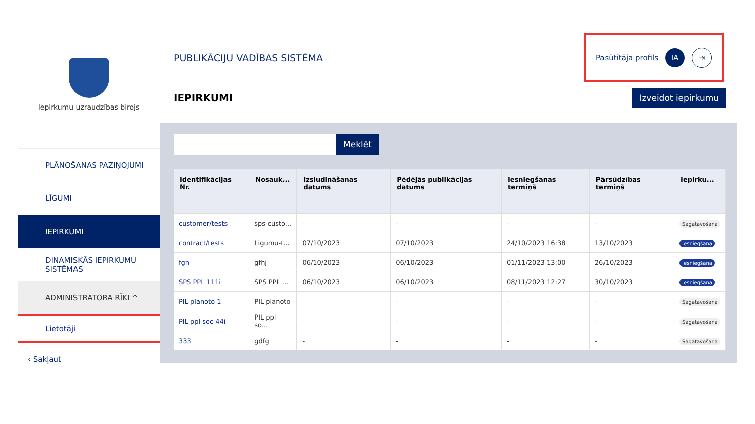Iepirkumu uzraudzības birojs
PLĀNOŠANAS PAZIŅOJUMI
LĪGUMI
IEPIRKUMI
DINAMISKĀS IEPIRKUMU SISTĒMAS
ADMINISTRATORA RĪKI ^
Lietotāji
‹ Sakļaut
PUBLIKĀCIJU VADĪBAS SISTĒMA
Pasūtītāja profils IA ⇥
IEPIRKUMI
Izveidot iepirkumu
Meklēt
| Identifikācijas Nr. | Nosauk... | Izsludināšanas datums | Pēdējās publikācijas datums | Iesniegšanas termiņš | Pārsūdzības termiņš | Iepirku... |
| --- | --- | --- | --- | --- | --- | --- |
| customer/tests | sps-custo... | - | - | - | - | Sagatavošana |
| contract/tests | Ligumu-t... | 07/10/2023 | 07/10/2023 | 24/10/2023 16:38 | 13/10/2023 | Iesniegšana |
| fgh | gfhj | 06/10/2023 | 06/10/2023 | 01/11/2023 13:00 | 26/10/2023 | Iesniegšana |
| SPS PPL 111i | SPS PPL ... | 06/10/2023 | 06/10/2023 | 08/11/2023 12:27 | 30/10/2023 | Iesniegšana |
| PIL planoto 1 | PIL planoto | - | - | - | - | Sagatavošana |
| PIL ppl soc 44i | PIL ppl so... | - | - | - | - | Sagatavošana |
| 333 | gdfg | - | - | - | - | Sagatavošana |